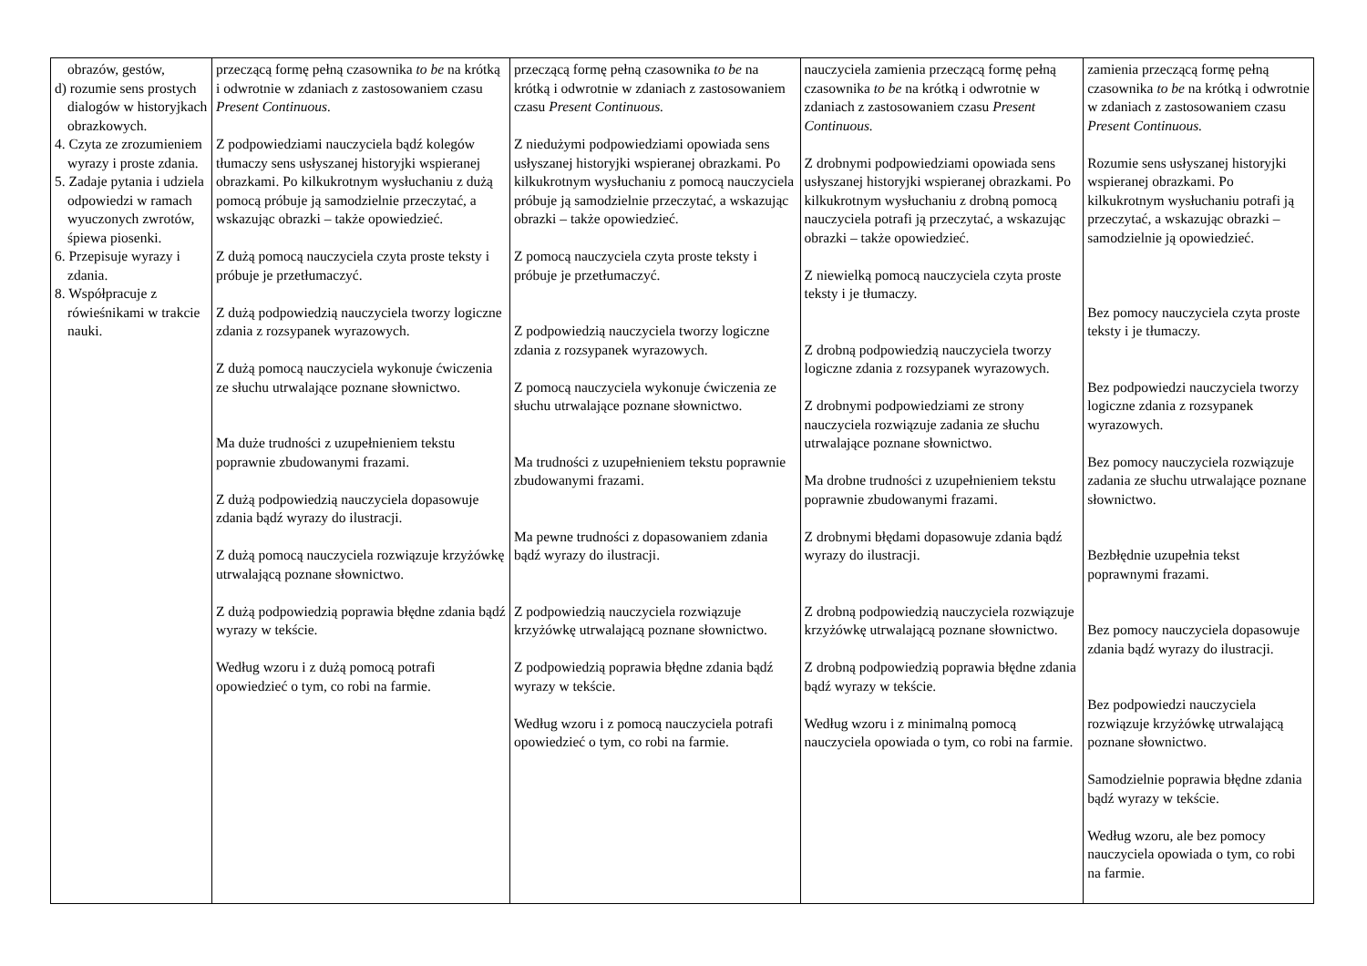| obrazów, gestów, d) rozumie sens prostych dialogów w historyjkach obrazkowych. 4. Czyta ze zrozumieniem wyrazy i proste zdania. 5. Zadaje pytania i udziela odpowiedzi w ramach wyuczonych zwrotów, śpiewa piosenki. 6. Przepisuje wyrazy i zdania. 8. Współpracuje z rówieśnikami w trakcie nauki. | przeczącą formę pełną czasownika to be na krótką i odwrotnie w zdaniach z zastosowaniem czasu Present Continuous. Z podpowiedziami nauczyciela bądź kolegów tłumaczy sens usłyszanej historyjki wspieranej obrazkami. Po kilkukrotnym wysłuchaniu z dużą pomocą próbuje ją samodzielnie przeczytać, a wskazując obrazki – także opowiedzieć. Z dużą pomocą nauczyciela czyta proste teksty i próbuje je przetłumaczyć. Z dużą podpowiedzią nauczyciela tworzy logiczne zdania z rozsypanek wyrazowych. Z dużą pomocą nauczyciela wykonuje ćwiczenia ze słuchu utrwalające poznane słownictwo. Ma duże trudności z uzupełnieniem tekstu poprawnie zbudowanymi frazami. Z dużą podpowiedzią nauczyciela dopasowuje zdania bądź wyrazy do ilustracji. Z dużą pomocą nauczyciela rozwiązuje krzyżówkę utrwalającą poznane słownictwo. Z dużą podpowiedzią poprawia błędne zdania bądź wyrazy w tekście. Według wzoru i z dużą pomocą potrafi opowiedzieć o tym, co robi na farmie. | przeczącą formę pełną czasownika to be na krótką i odwrotnie w zdaniach z zastosowaniem czasu Present Continuous. Z niedużymi podpowiedziami opowiada sens usłyszanej historyjki wspieranej obrazkami. Po kilkukrotnym wysłuchaniu z pomocą nauczyciela próbuje ją samodzielnie przeczytać, a wskazując obrazki – także opowiedzieć. Z pomocą nauczyciela czyta proste teksty i próbuje je przetłumaczyć. Z podpowiedzią nauczyciela tworzy logiczne zdania z rozsypanek wyrazowych. Z pomocą nauczyciela wykonuje ćwiczenia ze słuchu utrwalające poznane słownictwo. Ma trudności z uzupełnieniem tekstu poprawnie zbudowanymi frazami. Ma pewne trudności z dopasowaniem zdania bądź wyrazy do ilustracji. Z podpowiedzią nauczyciela rozwiązuje krzyżówkę utrwalającą poznane słownictwo. Z podpowiedzią poprawia błędne zdania bądź wyrazy w tekście. Według wzoru i z pomocą nauczyciela potrafi opowiedzieć o tym, co robi na farmie. | nauczyciela zamienia przeczącą formę pełną czasownika to be na krótką i odwrotnie w zdaniach z zastosowaniem czasu Present Continuous. Z drobnymi podpowiedziami opowiada sens usłyszanej historyjki wspieranej obrazkami. Po kilkukrotnym wysłuchaniu z drobną pomocą nauczyciela potrafi ją przeczytać, a wskazując obrazki – także opowiedzieć. Z niewielką pomocą nauczyciela czyta proste teksty i je tłumaczy. Z drobną podpowiedzią nauczyciela tworzy logiczne zdania z rozsypanek wyrazowych. Z drobnymi podpowiedziami ze strony nauczyciela rozwiązuje zadania ze słuchu utrwalające poznane słownictwo. Ma drobne trudności z uzupełnieniem tekstu poprawnie zbudowanymi frazami. Z drobnymi błędami dopasowuje zdania bądź wyrazy do ilustracji. Z drobną podpowiedzią nauczyciela rozwiązuje krzyżówkę utrwalającą poznane słownictwo. Z drobną podpowiedzią poprawia błędne zdania bądź wyrazy w tekście. Według wzoru i z minimalną pomocą nauczyciela opowiada o tym, co robi na farmie. | zamienia przeczącą formę pełną czasownika to be na krótką i odwrotnie w zdaniach z zastosowaniem czasu Present Continuous. Rozumie sens usłyszanej historyjki wspieranej obrazkami. Po kilkukrotnym wysłuchaniu potrafi ją przeczytać, a wskazując obrazki – samodzielnie ją opowiedzieć. Bez pomocy nauczyciela czyta proste teksty i je tłumaczy. Bez podpowiedzi nauczyciela tworzy logiczne zdania z rozsypanek wyrazowych. Bez pomocy nauczyciela rozwiązuje zadania ze słuchu utrwalające poznane słownictwo. Bezbłędnie uzupełnia tekst poprawnymi frazami. Bez pomocy nauczyciela dopasowuje zdania bądź wyrazy do ilustracji. Bez podpowiedzi nauczyciela rozwiązuje krzyżówkę utrwalającą poznane słownictwo. Samodzielnie poprawia błędne zdania bądź wyrazy w tekście. Według wzoru, ale bez pomocy nauczyciela opowiada o tym, co robi na farmie. |